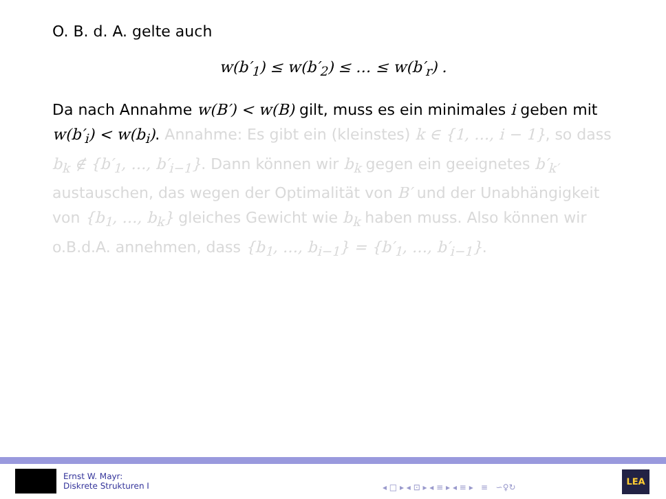O. B. d. A. gelte auch
w(b′<sub>1</sub>) ≤ w(b′<sub>2</sub>) ≤ … ≤ w(b′<sub>r</sub>) .
Da nach Annahme w(B′) < w(B) gilt, muss es ein minimales i geben mit w(b′<sub>i</sub>) < w(b<sub>i</sub>). Annahme: Es gibt ein (kleinstes) k ∈ {1, …, i − 1}, so dass b<sub>k</sub> ∉ {b′<sub>1</sub>, …, b′<sub>i−1</sub>}. Dann können wir b<sub>k</sub> gegen ein geeignetes b′<sub>k′</sub> austauschen, das wegen der Optimalität von B′ und der Unabhängigkeit von {b<sub>1</sub>, …, b<sub>k</sub>} gleiches Gewicht wie b<sub>k</sub> haben muss. Also können wir o.B.d.A. annehmen, dass {b<sub>1</sub>, …, b<sub>i−1</sub>} = {b′<sub>1</sub>, …, b′<sub>i−1</sub>}.
Ernst W. Mayr:
Diskrete Strukturen I
◂ □ ▸ ◂ ⊡ ▸ ◂ ≡ ▸ ◂ ≡ ▸ ≡ ∽♀↻
LEA